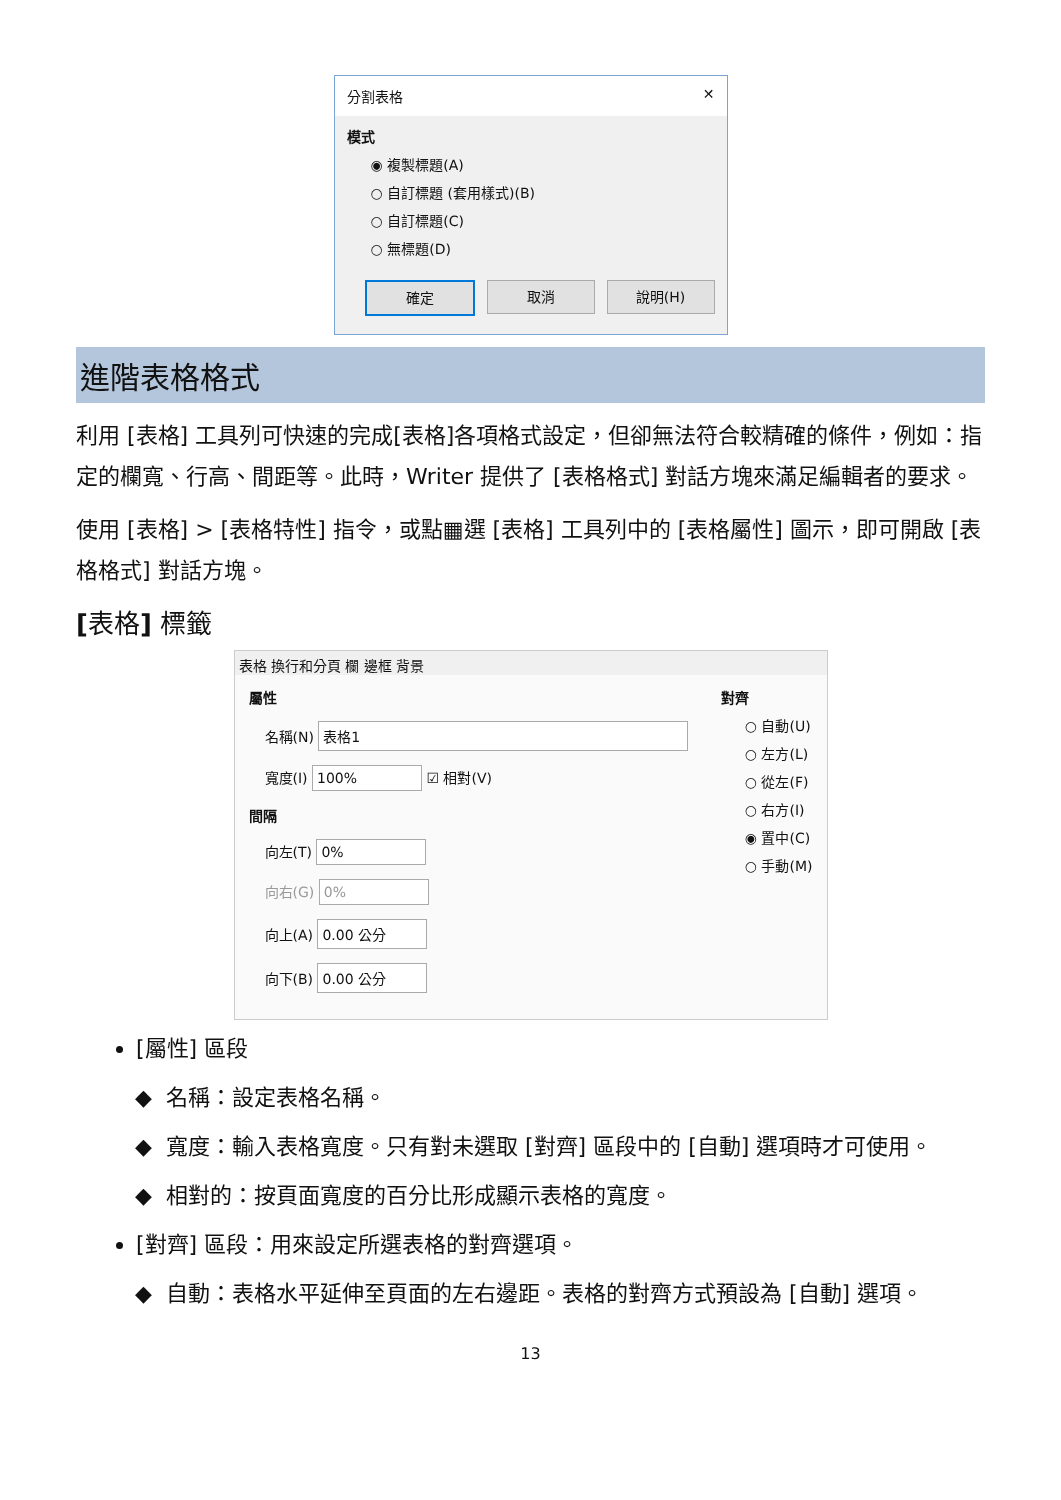分割表格 ✕
模式
◉ 複製標題(A)
○ 自訂標題 (套用樣式)(B)
○ 自訂標題(C)
○ 無標題(D)
確定 取消 說明(H)
進階表格格式
利用 [表格] 工具列可快速的完成[表格]各項格式設定，但卻無法符合較精確的條件，例如：指定的欄寬、行高、間距等。此時，Writer 提供了 [表格格式] 對話方塊來滿足編輯者的要求。
使用 [表格] > [表格特性] 指令，或點▦選 [表格] 工具列中的 [表格屬性] 圖示，即可開啟 [表格格式] 對話方塊。
[表格] 標籤
表格 換行和分頁 欄 邊框 背景
屬性
名稱(N) 表格1
寬度(I) 100% ☑ 相對(V)
間隔
向左(T) 0%
向右(G) 0%
向上(A) 0.00 公分
向下(B) 0.00 公分
對齊
○ 自動(U)
○ 左方(L)
○ 從左(F)
○ 右方(I)
◉ 置中(C)
○ 手動(M)
[屬性] 區段
名稱：設定表格名稱。
寬度：輸入表格寬度。只有對未選取 [對齊] 區段中的 [自動] 選項時才可使用。
相對的：按頁面寬度的百分比形成顯示表格的寬度。
[對齊] 區段：用來設定所選表格的對齊選項。
自動：表格水平延伸至頁面的左右邊距。表格的對齊方式預設為 [自動] 選項。
13